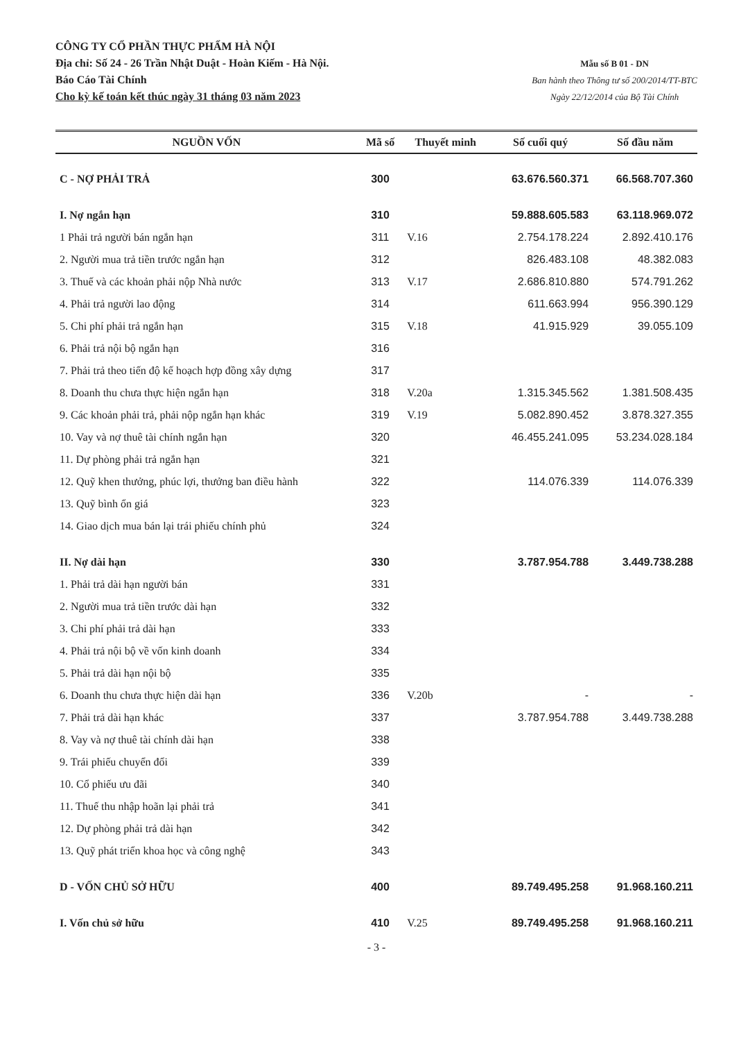CÔNG TY CỔ PHẦN THỰC PHẨM HÀ NỘI
Địa chỉ: Số 24 - 26 Trần Nhật Duật - Hoàn Kiếm - Hà Nội.
Báo Cáo Tài Chính
Cho kỳ kế toán kết thúc ngày 31 tháng 03 năm 2023
Mẫu số B 01 - DN
Ban hành theo Thông tư số 200/2014/TT-BTC
Ngày 22/12/2014 của Bộ Tài Chính
| NGUỒN VỐN | Mã số | Thuyết minh | Số cuối quý | Số đầu năm |
| --- | --- | --- | --- | --- |
| C - NỢ PHẢI TRẢ | 300 | | 63.676.560.371 | 66.568.707.360 |
| I. Nợ ngắn hạn | 310 | | 59.888.605.583 | 63.118.969.072 |
| 1 Phải trả người bán ngắn hạn | 311 | V.16 | 2.754.178.224 | 2.892.410.176 |
| 2. Người mua trả tiền trước ngắn hạn | 312 | | 826.483.108 | 48.382.083 |
| 3. Thuế và các khoản phải nộp Nhà nước | 313 | V.17 | 2.686.810.880 | 574.791.262 |
| 4. Phải trả người lao động | 314 | | 611.663.994 | 956.390.129 |
| 5. Chi phí phải trả ngắn hạn | 315 | V.18 | 41.915.929 | 39.055.109 |
| 6. Phải trả nội bộ ngắn hạn | 316 | | | |
| 7. Phải trả theo tiến độ kế hoạch hợp đồng xây dựng | 317 | | | |
| 8. Doanh thu chưa thực hiện ngắn hạn | 318 | V.20a | 1.315.345.562 | 1.381.508.435 |
| 9. Các khoản phải trả, phải nộp ngắn hạn khác | 319 | V.19 | 5.082.890.452 | 3.878.327.355 |
| 10. Vay và nợ thuê tài chính ngắn hạn | 320 | | 46.455.241.095 | 53.234.028.184 |
| 11. Dự phòng phải trả ngắn hạn | 321 | | | |
| 12. Quỹ khen thưởng, phúc lợi, thưởng ban điều hành | 322 | | 114.076.339 | 114.076.339 |
| 13. Quỹ bình ổn giá | 323 | | | |
| 14. Giao dịch mua bán lại trái phiếu chính phủ | 324 | | | |
| II. Nợ dài hạn | 330 | | 3.787.954.788 | 3.449.738.288 |
| 1. Phải trả dài hạn người bán | 331 | | | |
| 2. Người mua trả tiền trước dài hạn | 332 | | | |
| 3. Chi phí phải trả dài hạn | 333 | | | |
| 4. Phải trả nội bộ về vốn kinh doanh | 334 | | | |
| 5. Phải trả dài hạn nội bộ | 335 | | | |
| 6. Doanh thu chưa thực hiện dài hạn | 336 | V.20b | - | - |
| 7. Phải trả dài hạn khác | 337 | | 3.787.954.788 | 3.449.738.288 |
| 8. Vay và nợ thuê tài chính dài hạn | 338 | | | |
| 9. Trái phiếu chuyển đổi | 339 | | | |
| 10. Cổ phiếu ưu đãi | 340 | | | |
| 11. Thuế thu nhập hoãn lại phải trả | 341 | | | |
| 12. Dự phòng phải trả dài hạn | 342 | | | |
| 13. Quỹ phát triển khoa học và công nghệ | 343 | | | |
| D - VỐN CHỦ SỞ HỮU | 400 | | 89.749.495.258 | 91.968.160.211 |
| I. Vốn chủ sở hữu | 410 | V.25 | 89.749.495.258 | 91.968.160.211 |
- 3 -